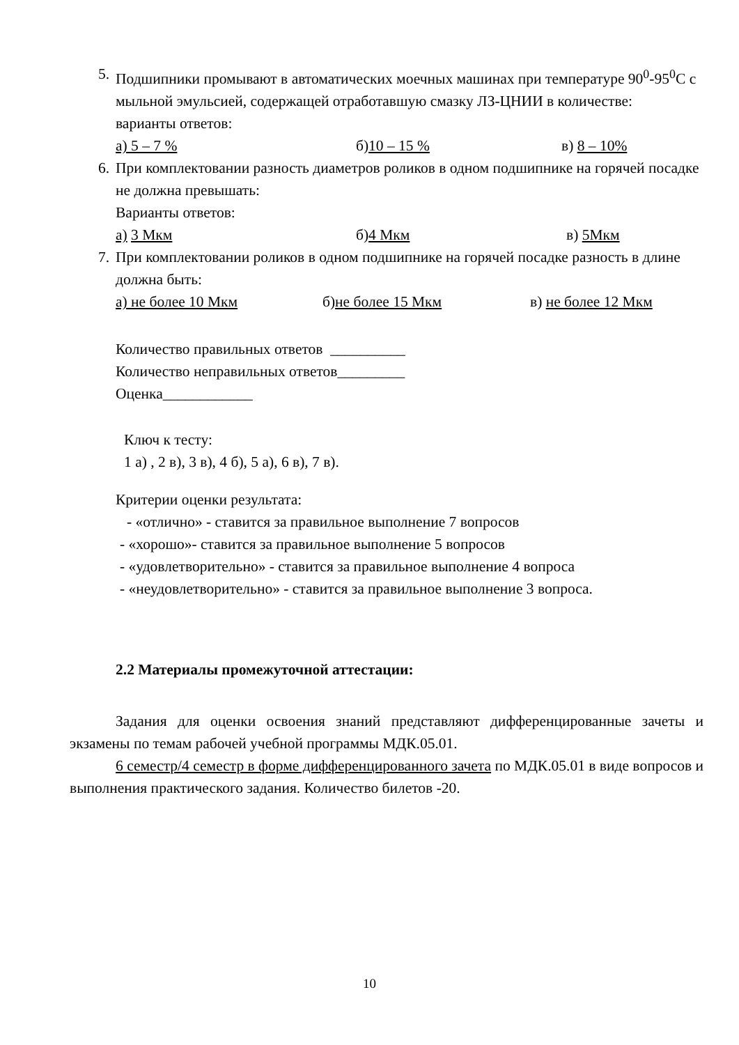5. Подшипники промывают в автоматических моечных машинах при температуре 90<sup>0</sup>-95<sup>0</sup>С с мыльной эмульсией, содержащей отработавшую смазку ЛЗ-ЦНИИ в количестве:
варианты ответов:
а) 5 – 7 % б)10 – 15 % в) 8 – 10%
6. При комплектовании разность диаметров роликов в одном подшипнике на горячей посадке не должна превышать:
Варианты ответов:
а) 3 Мкм б)4 Мкм в) 5Мкм
7. При комплектовании роликов в одном подшипнике на горячей посадке разность в длине должна быть:
а) не более 10 Мкм б)не более 15 Мкм в) не более 12 Мкм
Количество правильных ответов __________
Количество неправильных ответов_________
Оценка____________
Ключ к тесту:
1 а) , 2 в), 3 в), 4 б), 5 а), 6 в), 7 в).
Критерии оценки результата:
- «отлично» - ставится за правильное выполнение 7 вопросов
- «хорошо»- ставится за правильное выполнение 5 вопросов
- «удовлетворительно» - ставится за правильное выполнение 4 вопроса
- «неудовлетворительно» - ставится за правильное выполнение 3 вопроса.
2.2 Материалы промежуточной аттестации:
Задания для оценки освоения знаний представляют дифференцированные зачеты и экзамены по темам рабочей учебной программы МДК.05.01.
6 семестр/4 семестр в форме дифференцированного зачета по МДК.05.01 в виде вопросов и выполнения практического задания. Количество билетов -20.
10